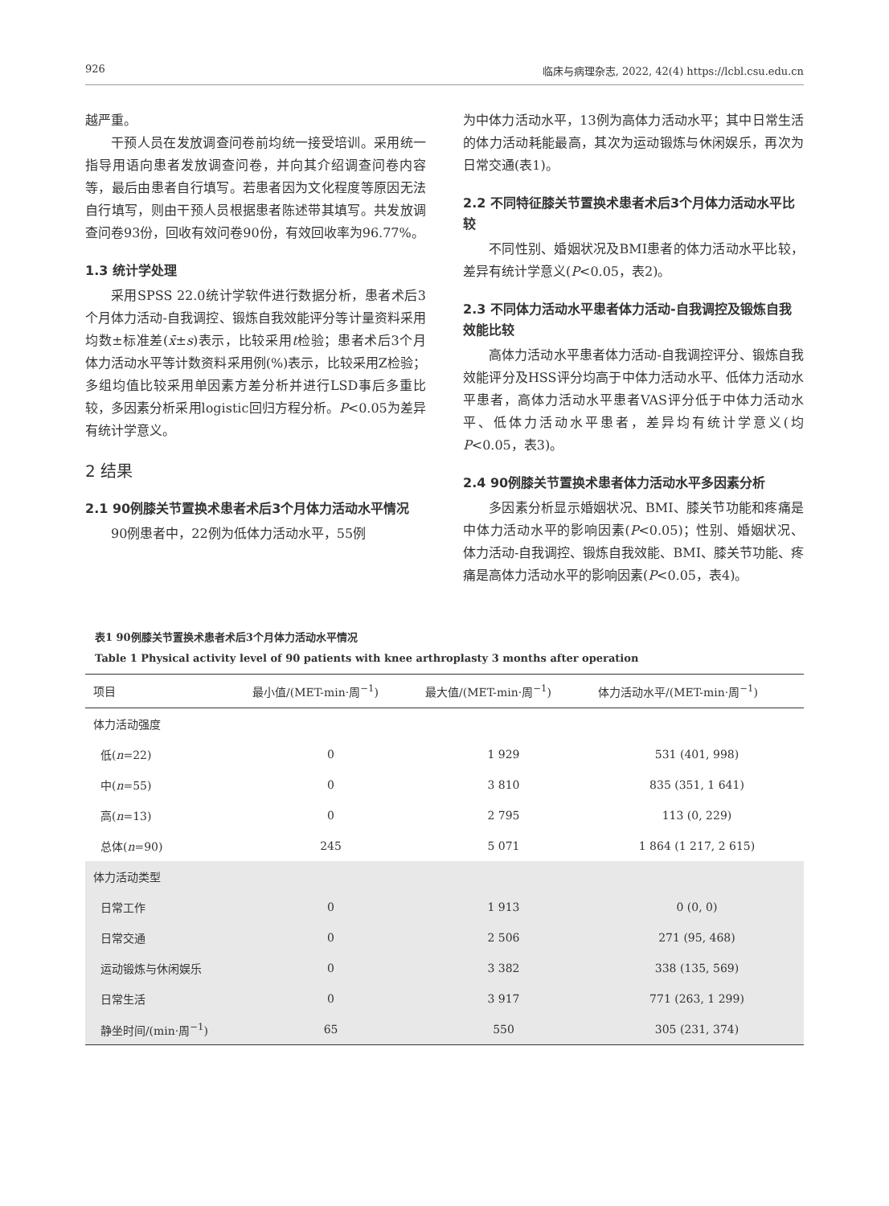926 临床与病理杂志, 2022, 42(4) https://lcbl.csu.edu.cn
越严重。
干预人员在发放调查问卷前均统一接受培训。采用统一指导用语向患者发放调查问卷，并向其介绍调查问卷内容等，最后由患者自行填写。若患者因为文化程度等原因无法自行填写，则由干预人员根据患者陈述带其填写。共发放调查问卷93份，回收有效问卷90份，有效回收率为96.77%。
1.3 统计学处理
采用SPSS 22.0统计学软件进行数据分析，患者术后3个月体力活动-自我调控、锻炼自我效能评分等计量资料采用均数±标准差(x̄±s)表示，比较采用t检验；患者术后3个月体力活动水平等计数资料采用例(%)表示，比较采用Z检验；多组均值比较采用单因素方差分析并进行LSD事后多重比较，多因素分析采用logistic回归方程分析。P<0.05为差异有统计学意义。
2 结果
2.1 90例膝关节置换术患者术后3个月体力活动水平情况
90例患者中，22例为低体力活动水平，55例
为中体力活动水平，13例为高体力活动水平；其中日常生活的体力活动耗能最高，其次为运动锻炼与休闲娱乐，再次为日常交通(表1)。
2.2 不同特征膝关节置换术患者术后3个月体力活动水平比较
不同性别、婚姻状况及BMI患者的体力活动水平比较，差异有统计学意义(P<0.05，表2)。
2.3 不同体力活动水平患者体力活动-自我调控及锻炼自我效能比较
高体力活动水平患者体力活动-自我调控评分、锻炼自我效能评分及HSS评分均高于中体力活动水平、低体力活动水平患者，高体力活动水平患者VAS评分低于中体力活动水平、低体力活动水平患者，差异均有统计学意义(均P<0.05，表3)。
2.4 90例膝关节置换术患者体力活动水平多因素分析
多因素分析显示婚姻状况、BMI、膝关节功能和疼痛是中体力活动水平的影响因素(P<0.05)；性别、婚姻状况、体力活动-自我调控、锻炼自我效能、BMI、膝关节功能、疼痛是高体力活动水平的影响因素(P<0.05，表4)。
表1 90例膝关节置换术患者术后3个月体力活动水平情况
Table 1 Physical activity level of 90 patients with knee arthroplasty 3 months after operation
| 项目 | 最小值/(MET-min·周<sup>−1</sup>) | 最大值/(MET-min·周<sup>−1</sup>) | 体力活动水平/(MET-min·周<sup>−1</sup>) |
| --- | --- | --- | --- |
| 体力活动强度 | | | |
| 低( n =22) | 0 | 1 929 | 531 (401, 998) |
| 中( n =55) | 0 | 3 810 | 835 (351, 1 641) |
| 高( n =13) | 0 | 2 795 | 113 (0, 229) |
| 总体( n =90) | 245 | 5 071 | 1 864 (1 217, 2 615) |
| 体力活动类型 | | | |
| 日常工作 | 0 | 1 913 | 0 (0, 0) |
| 日常交通 | 0 | 2 506 | 271 (95, 468) |
| 运动锻炼与休闲娱乐 | 0 | 3 382 | 338 (135, 569) |
| 日常生活 | 0 | 3 917 | 771 (263, 1 299) |
| 静坐时间/(min·周<sup>−1</sup>) | 65 | 550 | 305 (231, 374) |